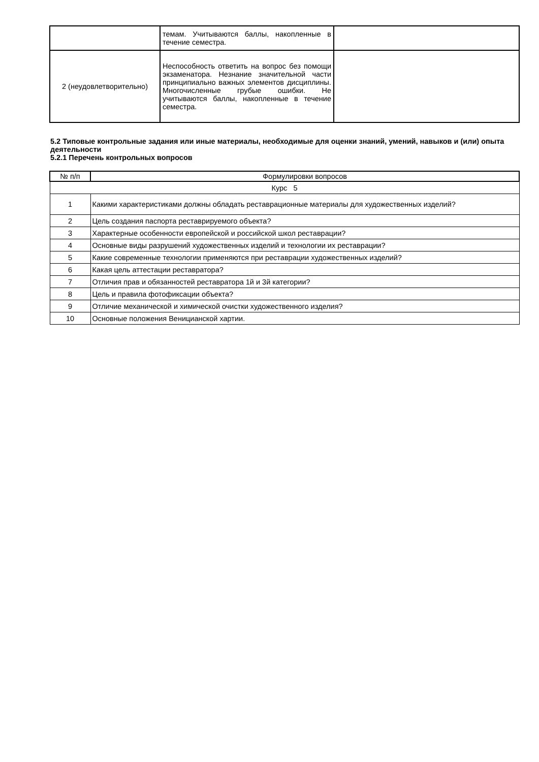| | темам. Учитываются баллы, накопленные в течение семестра. | |
| 2 (неудовлетворительно) | Неспособность ответить на вопрос без помощи экзаменатора. Незнание значительной части принципиально важных элементов дисциплины. Многочисленные грубые ошибки. Не учитываются баллы, накопленные в течение семестра. | |
5.2 Типовые контрольные задания или иные материалы, необходимые для оценки знаний, умений, навыков и (или) опыта деятельности
5.2.1 Перечень контрольных вопросов
| № п/п | Формулировки вопросов |
| --- | --- |
| Курс 5 | |
| 1 | Какими характеристиками должны обладать реставрационные материалы для художественных изделий? |
| 2 | Цель создания паспорта реставрируемого объекта? |
| 3 | Характерные особенности европейской и российской школ реставрации? |
| 4 | Основные виды разрушений художественных изделий и технологии их реставрации? |
| 5 | Какие современные технологии применяются при реставрации художественных изделий? |
| 6 | Какая цель аттестации реставратора? |
| 7 | Отличия прав и обязанностей реставратора 1й и 3й категории? |
| 8 | Цель и правила фотофиксации объекта? |
| 9 | Отличие механической и химической очистки художественного изделия? |
| 10 | Основные положения Веницианской хартии. |